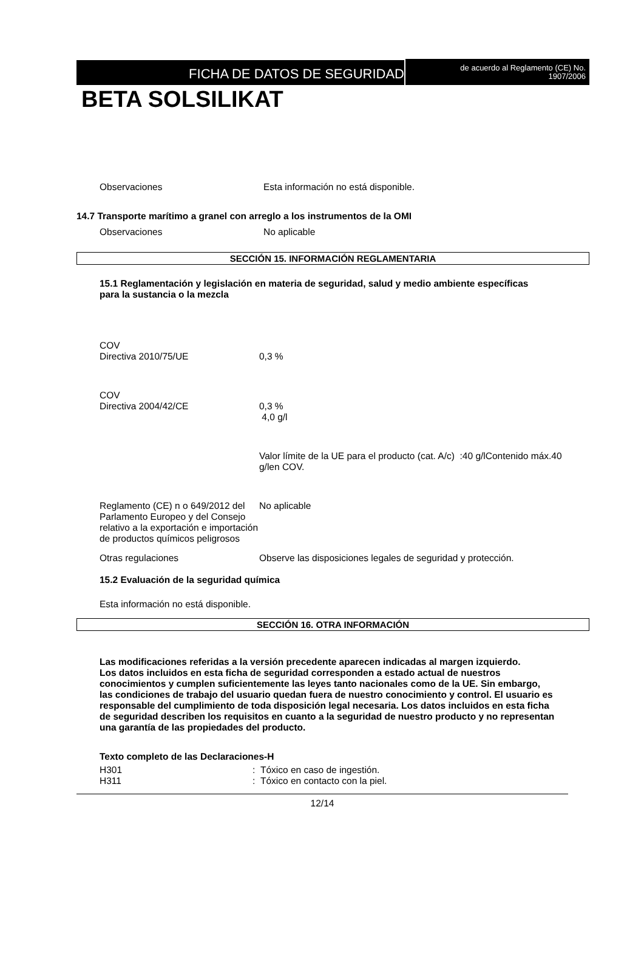FICHA DE DATOS DE SEGURIDAD
de acuerdo al Reglamento (CE) No.
1907/2006
BETA SOLSILIKAT
Observaciones Esta información no está disponible.
14.7 Transporte marítimo a granel con arreglo a los instrumentos de la OMI
Observaciones No aplicable
SECCIÓN 15. INFORMACIÓN REGLAMENTARIA
15.1 Reglamentación y legislación en materia de seguridad, salud y medio ambiente específicas para la sustancia o la mezcla
COV
Directiva 2010/75/UE 0,3 %
COV
Directiva 2004/42/CE 0,3 %
4,0 g/l
Valor límite de la UE para el producto (cat. A/c) :40 g/lContenido máx.40 g/len COV.
Reglamento (CE) n o 649/2012 del Parlamento Europeo y del Consejo relativo a la exportación e importación de productos químicos peligrosos
No aplicable
Otras regulaciones Observe las disposiciones legales de seguridad y protección.
15.2 Evaluación de la seguridad química
Esta información no está disponible.
SECCIÓN 16. OTRA INFORMACIÓN
Las modificaciones referidas a la versión precedente aparecen indicadas al margen izquierdo.
Los datos incluidos en esta ficha de seguridad corresponden a estado actual de nuestros conocimientos y cumplen suficientemente las leyes tanto nacionales como de la UE. Sin embargo, las condiciones de trabajo del usuario quedan fuera de nuestro conocimiento y control. El usuario es responsable del cumplimiento de toda disposición legal necesaria. Los datos incluidos en esta ficha de seguridad describen los requisitos en cuanto a la seguridad de nuestro producto y no representan una garantía de las propiedades del producto.
Texto completo de las Declaraciones-H
H301 : Tóxico en caso de ingestión.
H311 : Tóxico en contacto con la piel.
12/14